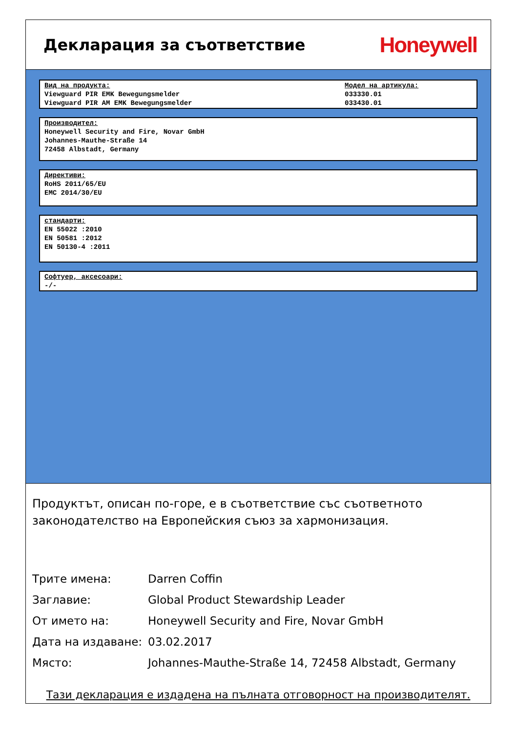Декларация за съответствие
Honeywell
Вид на продукта:
Viewguard PIR EMK Bewegungsmelder
Viewguard PIR AM EMK Bewegungsmelder
Модел на артикула:
033330.01
033430.01
Производител:
Honeywell Security and Fire, Novar GmbH
Johannes-Mauthe-Straße 14
72458 Albstadt, Germany
Директиви:
RoHS 2011/65/EU
EMC 2014/30/EU
стандарти:
EN 55022 :2010
EN 50581 :2012
EN 50130-4 :2011
Софтуер, аксесоари:
-/-
Продуктът, описан по-горе, е в съответствие със съответното законодателство на Европейския съюз за хармонизация.
| Трите имена: | Darren Coffin |
| Заглавие: | Global Product Stewardship Leader |
| От името на: | Honeywell Security and Fire, Novar GmbH |
| Дата на издаване: | 03.02.2017 |
| Място: | Johannes-Mauthe-Straße 14, 72458 Albstadt, Germany |
Тази декларация е издадена на пълната отговорност на производителят.